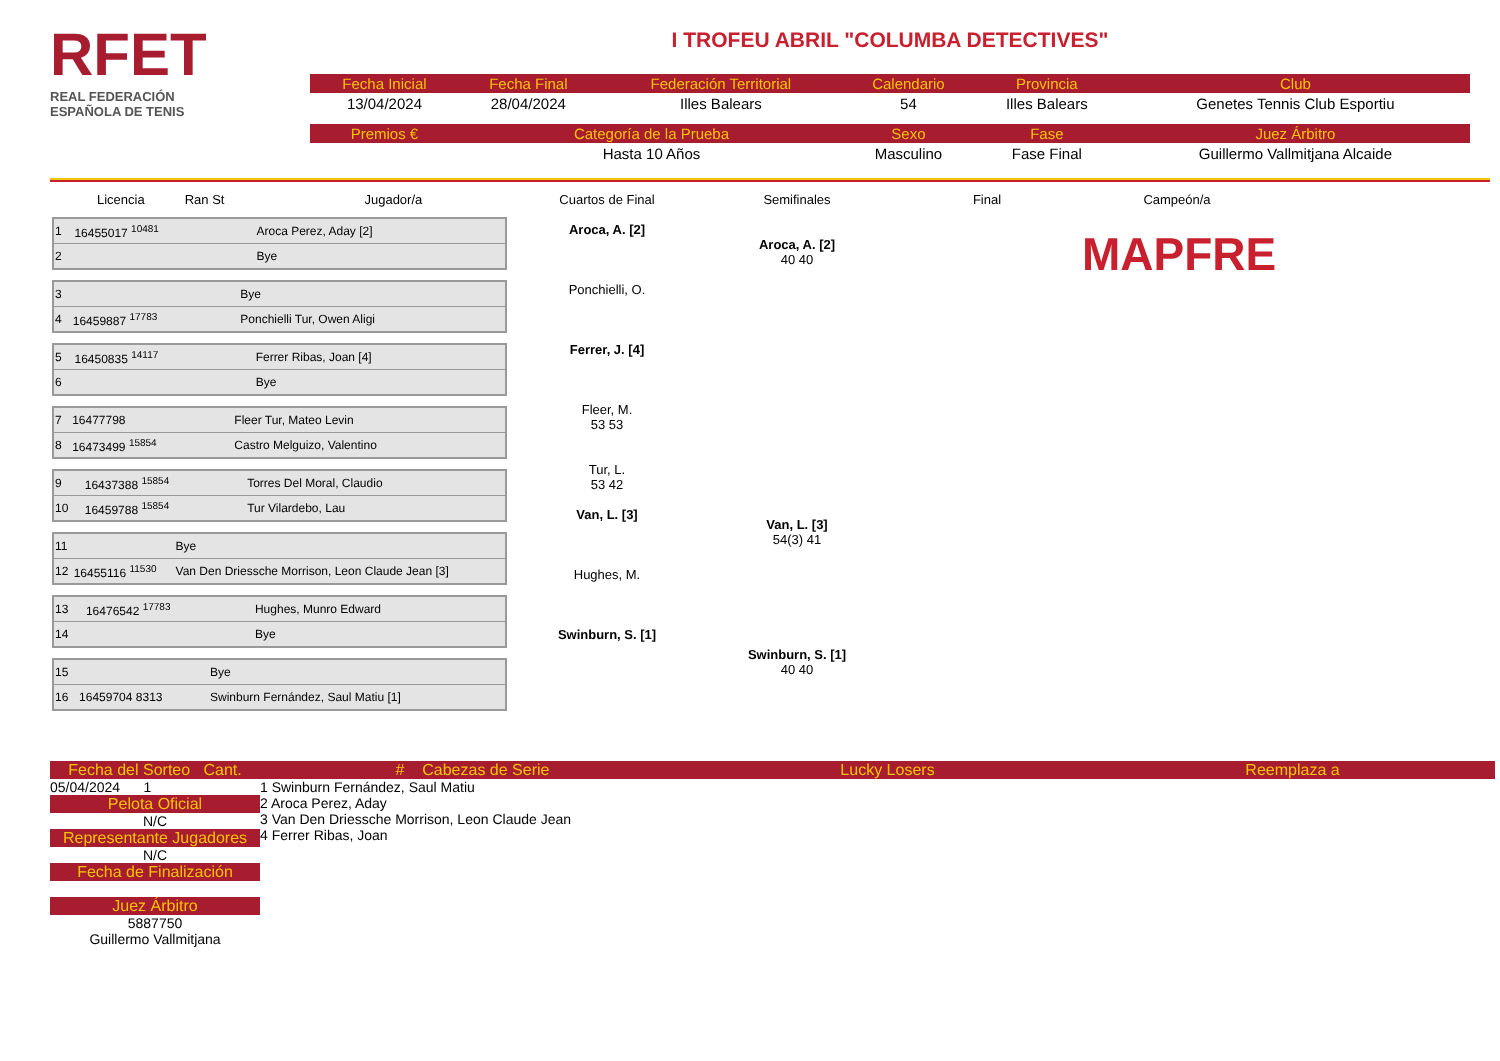RFET
REAL FEDERACIÓN
ESPAÑOLA DE TENIS
I TROFEU ABRIL "COLUMBA DETECTIVES"
| Fecha Inicial | Fecha Final | Federación Territorial | Calendario | Provincia | Club |
| --- | --- | --- | --- | --- | --- |
| 13/04/2024 | 28/04/2024 | Illes Balears | 54 | Illes Balears | Genetes Tennis Club Esportiu |
| Premios € | Categoría de la Prueba | | Sexo | Fase | Juez Árbitro |
| | Hasta 10 Años | | Masculino | Fase Final | Guillermo Vallmitjana Alcaide |
Licencia Ran St Jugador/a
| 1 | 16455017 <sup>10481</sup> | Aroca Perez, Aday [2] |
| 2 | | Bye |
| 3 | | Bye |
| 4 | 16459887 <sup>17783</sup> | Ponchielli Tur, Owen Aligi |
| 5 | 16450835 <sup>14117</sup> | Ferrer Ribas, Joan [4] |
| 6 | | Bye |
| 7 | 16477798 | Fleer Tur, Mateo Levin |
| 8 | 16473499 <sup>15854</sup> | Castro Melguizo, Valentino |
| 9 | 16437388 <sup>15854</sup> | Torres Del Moral, Claudio |
| 10 | 16459788 <sup>15854</sup> | Tur Vilardebo, Lau |
| 11 | | Bye |
| 12 | 16455116 <sup>11530</sup> | Van Den Driessche Morrison, Leon Claude Jean [3] |
| 13 | 16476542 <sup>17783</sup> | Hughes, Munro Edward |
| 14 | | Bye |
| 15 | | Bye |
| 16 | 16459704 8313 | Swinburn Fernández, Saul Matiu [1] |
Cuartos de Final
Aroca, A. [2]
Ponchielli, O.
Ferrer, J. [4]
Fleer, M.
53 53
Tur, L.
53 42
Van, L. [3]
Hughes, M.
Swinburn, S. [1]
Semifinales
Aroca, A. [2]
40 40
Van, L. [3]
54(3) 41
Swinburn, S. [1]
40 40
Final Campeón/a
MAPFRE
Fecha del Sorteo Cant.
05/04/2024 1
Pelota Oficial
N/C
Representante Jugadores
N/C
Fecha de Finalización
Juez Árbitro
5887750
Guillermo Vallmitjana
# Cabezas de Serie
1 Swinburn Fernández, Saul Matiu
2 Aroca Perez, Aday
3 Van Den Driessche Morrison, Leon Claude Jean
4 Ferrer Ribas, Joan
Lucky Losers Reemplaza a